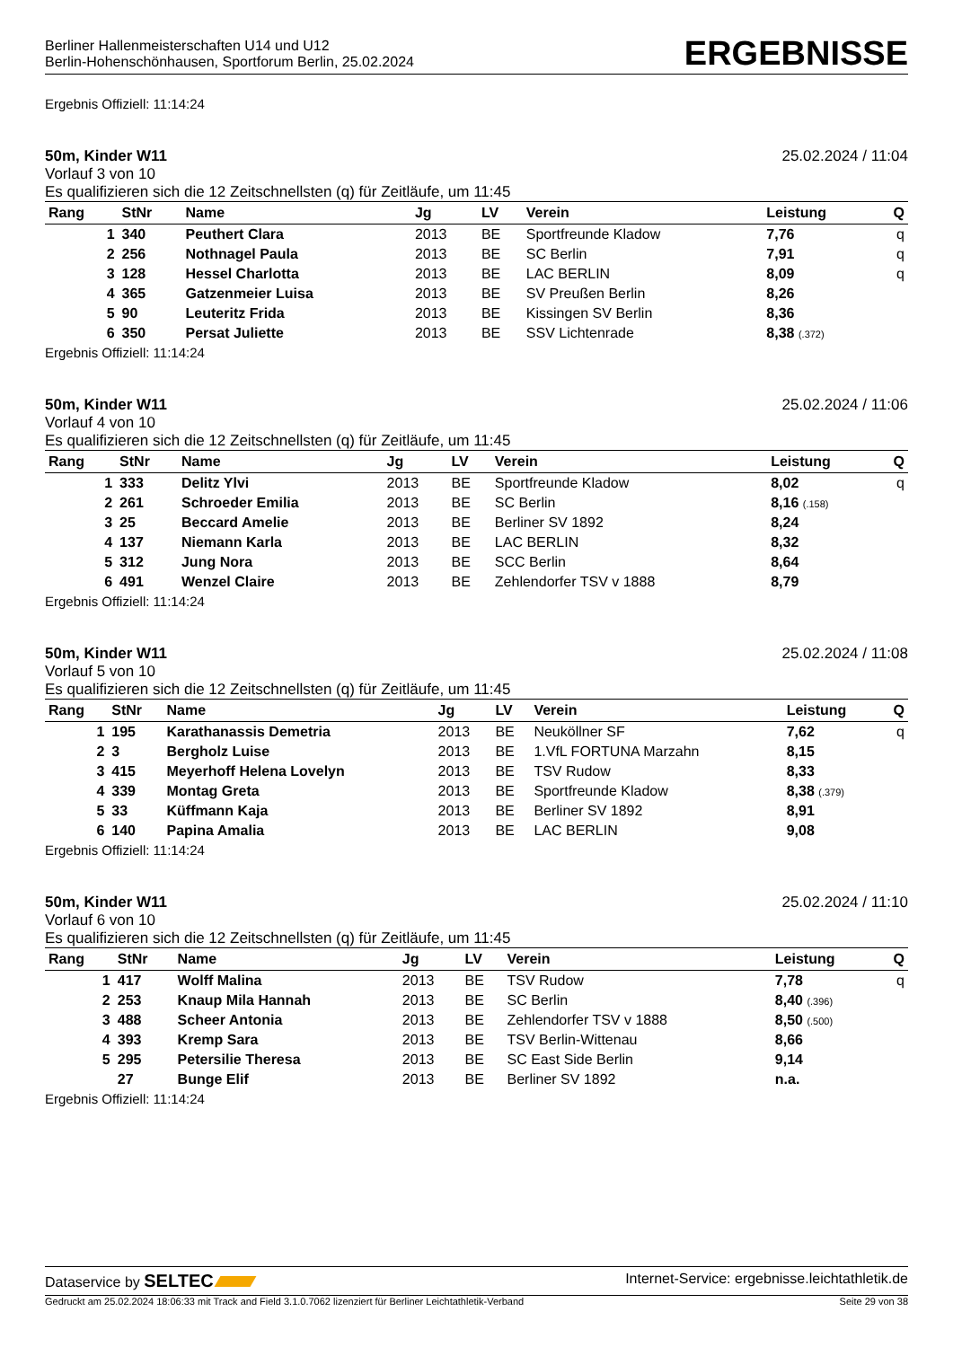Berliner Hallenmeisterschaften U14 und U12
Berlin-Hohenschönhausen, Sportforum Berlin, 25.02.2024
ERGEBNISSE
Ergebnis Offiziell: 11:14:24
50m, Kinder W11 25.02.2024 / 11:04
Vorlauf 3 von 10
Es qualifizieren sich die 12 Zeitschnellsten (q) für Zeitläufe, um 11:45
| Rang | StNr | Name | Jg | LV | Verein | Leistung | Q |
| --- | --- | --- | --- | --- | --- | --- | --- |
| 1 | 340 | Peuthert Clara | 2013 | BE | Sportfreunde Kladow | 7,76 | q |
| 2 | 256 | Nothnagel Paula | 2013 | BE | SC Berlin | 7,91 | q |
| 3 | 128 | Hessel Charlotta | 2013 | BE | LAC BERLIN | 8,09 | q |
| 4 | 365 | Gatzenmeier Luisa | 2013 | BE | SV Preußen Berlin | 8,26 | |
| 5 | 90 | Leuteritz Frida | 2013 | BE | Kissingen SV Berlin | 8,36 | |
| 6 | 350 | Persat Juliette | 2013 | BE | SSV Lichtenrade | 8,38 (.372) | |
Ergebnis Offiziell: 11:14:24
50m, Kinder W11 25.02.2024 / 11:06
Vorlauf 4 von 10
Es qualifizieren sich die 12 Zeitschnellsten (q) für Zeitläufe, um 11:45
| Rang | StNr | Name | Jg | LV | Verein | Leistung | Q |
| --- | --- | --- | --- | --- | --- | --- | --- |
| 1 | 333 | Delitz Ylvi | 2013 | BE | Sportfreunde Kladow | 8,02 | q |
| 2 | 261 | Schroeder Emilia | 2013 | BE | SC Berlin | 8,16 (.158) | |
| 3 | 25 | Beccard Amelie | 2013 | BE | Berliner SV 1892 | 8,24 | |
| 4 | 137 | Niemann Karla | 2013 | BE | LAC BERLIN | 8,32 | |
| 5 | 312 | Jung Nora | 2013 | BE | SCC Berlin | 8,64 | |
| 6 | 491 | Wenzel Claire | 2013 | BE | Zehlendorfer TSV v 1888 | 8,79 | |
Ergebnis Offiziell: 11:14:24
50m, Kinder W11 25.02.2024 / 11:08
Vorlauf 5 von 10
Es qualifizieren sich die 12 Zeitschnellsten (q) für Zeitläufe, um 11:45
| Rang | StNr | Name | Jg | LV | Verein | Leistung | Q |
| --- | --- | --- | --- | --- | --- | --- | --- |
| 1 | 195 | Karathanassis Demetria | 2013 | BE | Neuköllner SF | 7,62 | q |
| 2 | 3 | Bergholz Luise | 2013 | BE | 1.VfL FORTUNA Marzahn | 8,15 | |
| 3 | 415 | Meyerhoff Helena Lovelyn | 2013 | BE | TSV Rudow | 8,33 | |
| 4 | 339 | Montag Greta | 2013 | BE | Sportfreunde Kladow | 8,38 (.379) | |
| 5 | 33 | Küffmann Kaja | 2013 | BE | Berliner SV 1892 | 8,91 | |
| 6 | 140 | Papina Amalia | 2013 | BE | LAC BERLIN | 9,08 | |
Ergebnis Offiziell: 11:14:24
50m, Kinder W11 25.02.2024 / 11:10
Vorlauf 6 von 10
Es qualifizieren sich die 12 Zeitschnellsten (q) für Zeitläufe, um 11:45
| Rang | StNr | Name | Jg | LV | Verein | Leistung | Q |
| --- | --- | --- | --- | --- | --- | --- | --- |
| 1 | 417 | Wolff Malina | 2013 | BE | TSV Rudow | 7,78 | q |
| 2 | 253 | Knaup Mila Hannah | 2013 | BE | SC Berlin | 8,40 (.396) | |
| 3 | 488 | Scheer Antonia | 2013 | BE | Zehlendorfer TSV v 1888 | 8,50 (.500) | |
| 4 | 393 | Kremp Sara | 2013 | BE | TSV Berlin-Wittenau | 8,66 | |
| 5 | 295 | Petersilie Theresa | 2013 | BE | SC East Side Berlin | 9,14 | |
| | 27 | Bunge Elif | 2013 | BE | Berliner SV 1892 | n.a. | |
Ergebnis Offiziell: 11:14:24
Dataservice by SELTEC Internet-Service: ergebnisse.leichtathletik.de
Gedruckt am 25.02.2024 18:06:33 mit Track and Field 3.1.0.7062 lizenziert für Berliner Leichtathletik-Verband Seite 29 von 38